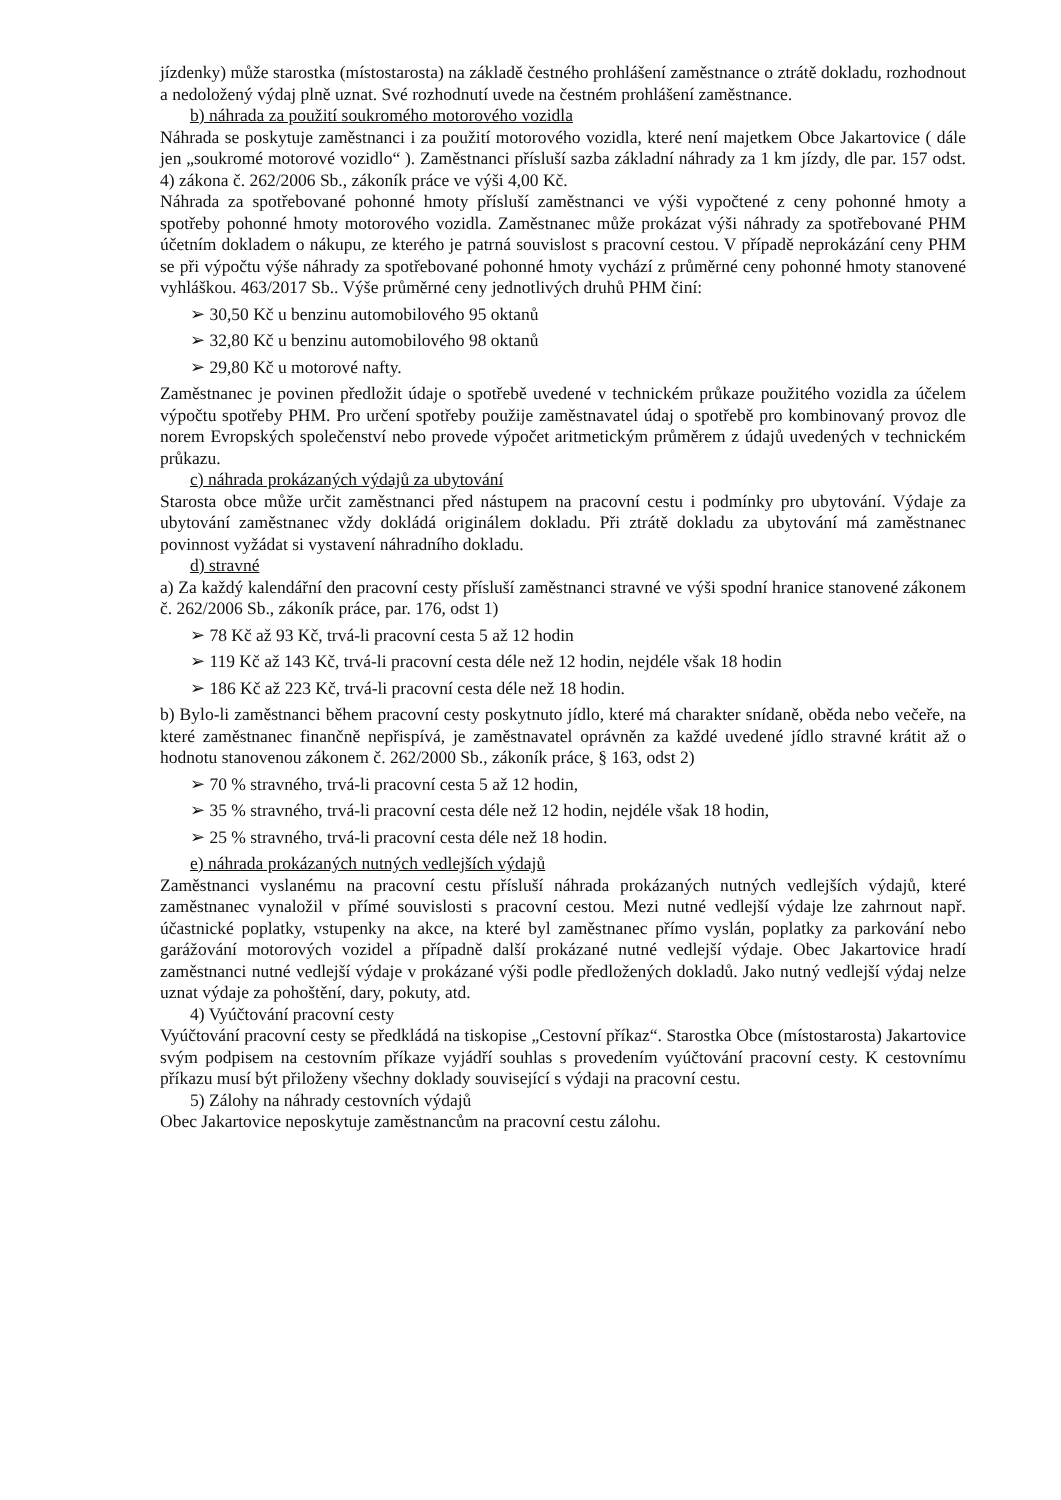jízdenky) může starostka (místostarosta) na základě čestného prohlášení zaměstnance o ztrátě dokladu, rozhodnout a nedoložený výdaj plně uznat. Své rozhodnutí uvede na čestném prohlášení zaměstnance.
b) náhrada za použití soukromého motorového vozidla
Náhrada se poskytuje zaměstnanci i za použití motorového vozidla, které není majetkem Obce Jakartovice ( dále jen „soukromé motorové vozidlo“ ). Zaměstnanci přísluší sazba základní náhrady za 1 km jízdy, dle par. 157 odst. 4) zákona č. 262/2006 Sb., zákoník práce ve výši 4,00 Kč.
Náhrada za spotřebované pohonné hmoty přísluší zaměstnanci ve výši vypočtené z ceny pohonné hmoty a spotřeby pohonné hmoty motorového vozidla. Zaměstnanec může prokázat výši náhrady za spotřebované PHM účetním dokladem o nákupu, ze kterého je patrná souvislost s pracovní cestou. V případě neprokázání ceny PHM se při výpočtu výše náhrady za spotřebované pohonné hmoty vychází z průměrné ceny pohonné hmoty stanovené vyhláškou. 463/2017 Sb.. Výše průměrné ceny jednotlivých druhů PHM činí:
➢ 30,50 Kč u benzinu automobilového 95 oktanů
➢ 32,80 Kč u benzinu automobilového 98 oktanů
➢ 29,80 Kč u motorové nafty.
Zaměstnanec je povinen předložit údaje o spotřebě uvedené v technickém průkaze použitého vozidla za účelem výpočtu spotřeby PHM. Pro určení spotřeby použije zaměstnavatel údaj o spotřebě pro kombinovaný provoz dle norem Evropských společenství nebo provede výpočet aritmetickým průměrem z údajů uvedených v technickém průkazu.
c) náhrada prokázaných výdajů za ubytování
Starosta obce může určit zaměstnanci před nástupem na pracovní cestu i podmínky pro ubytování. Výdaje za ubytování zaměstnanec vždy dokládá originálem dokladu. Při ztrátě dokladu za ubytování má zaměstnanec povinnost vyžádat si vystavení náhradního dokladu.
d) stravné
a) Za každý kalendářní den pracovní cesty přísluší zaměstnanci stravné ve výši spodní hranice stanovené zákonem č. 262/2006 Sb., zákoník práce, par. 176, odst 1)
➢ 78 Kč až 93 Kč, trvá-li pracovní cesta 5 až 12 hodin
➢ 119 Kč až 143 Kč, trvá-li pracovní cesta déle než 12 hodin, nejdéle však 18 hodin
➢ 186 Kč až 223 Kč, trvá-li pracovní cesta déle než 18 hodin.
b) Bylo-li zaměstnanci během pracovní cesty poskytnuto jídlo, které má charakter snídaně, oběda nebo večeře, na které zaměstnanec finančně nepřispívá, je zaměstnavatel oprávněn za každé uvedené jídlo stravné krátit až o hodnotu stanovenou zákonem č. 262/2000 Sb., zákoník práce, § 163, odst 2)
➢ 70 % stravného, trvá-li pracovní cesta 5 až 12 hodin,
➢ 35 % stravného, trvá-li pracovní cesta déle než 12 hodin, nejdéle však 18 hodin,
➢ 25 % stravného, trvá-li pracovní cesta déle než 18 hodin.
e) náhrada prokázaných nutných vedlejších výdajů
Zaměstnanci vyslanému na pracovní cestu přísluší náhrada prokázaných nutných vedlejších výdajů, které zaměstnanec vynaložil v přímé souvislosti s pracovní cestou. Mezi nutné vedlejší výdaje lze zahrnout např. účastnické poplatky, vstupenky na akce, na které byl zaměstnanec přímo vyslán, poplatky za parkování nebo garážování motorových vozidel a případně další prokázané nutné vedlejší výdaje. Obec Jakartovice hradí zaměstnanci nutné vedlejší výdaje v prokázané výši podle předložených dokladů. Jako nutný vedlejší výdaj nelze uznat výdaje za pohoštění, dary, pokuty, atd.
4) Vyúčtování pracovní cesty
Vyúčtování pracovní cesty se předkládá na tiskopise „Cestovní příkaz“. Starostka Obce (místostarosta) Jakartovice svým podpisem na cestovním příkaze vyjádří souhlas s provedením vyúčtování pracovní cesty. K cestovnímu příkazu musí být přiloženy všechny doklady související s výdaji na pracovní cestu.
5) Zálohy na náhrady cestovních výdajů
Obec Jakartovice neposkytuje zaměstnancům na pracovní cestu zálohu.